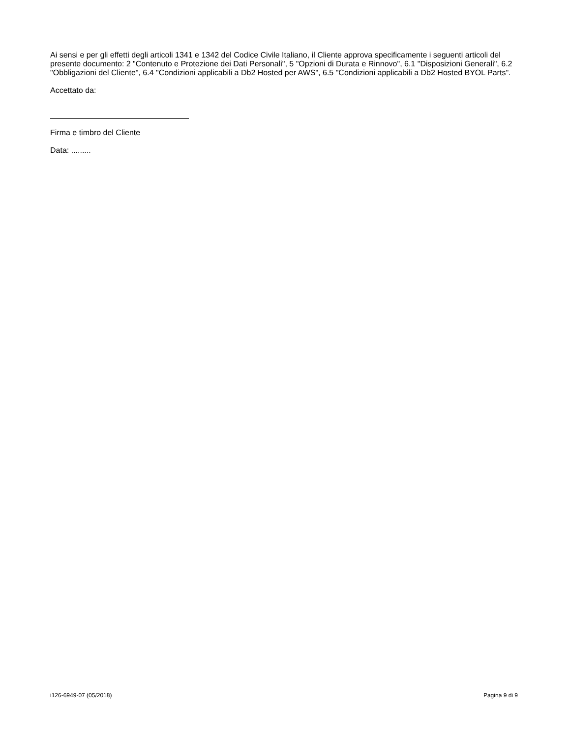Ai sensi e per gli effetti degli articoli 1341 e 1342 del Codice Civile Italiano, il Cliente approva specificamente i seguenti articoli del presente documento: 2 "Contenuto e Protezione dei Dati Personali", 5 "Opzioni di Durata e Rinnovo", 6.1 "Disposizioni Generali", 6.2 "Obbligazioni del Cliente", 6.4 "Condizioni applicabili a Db2 Hosted per AWS", 6.5 "Condizioni applicabili a Db2 Hosted BYOL Parts".
Accettato da:
Firma e timbro del Cliente
Data: .........
i126-6949-07 (05/2018) Pagina 9 di 9